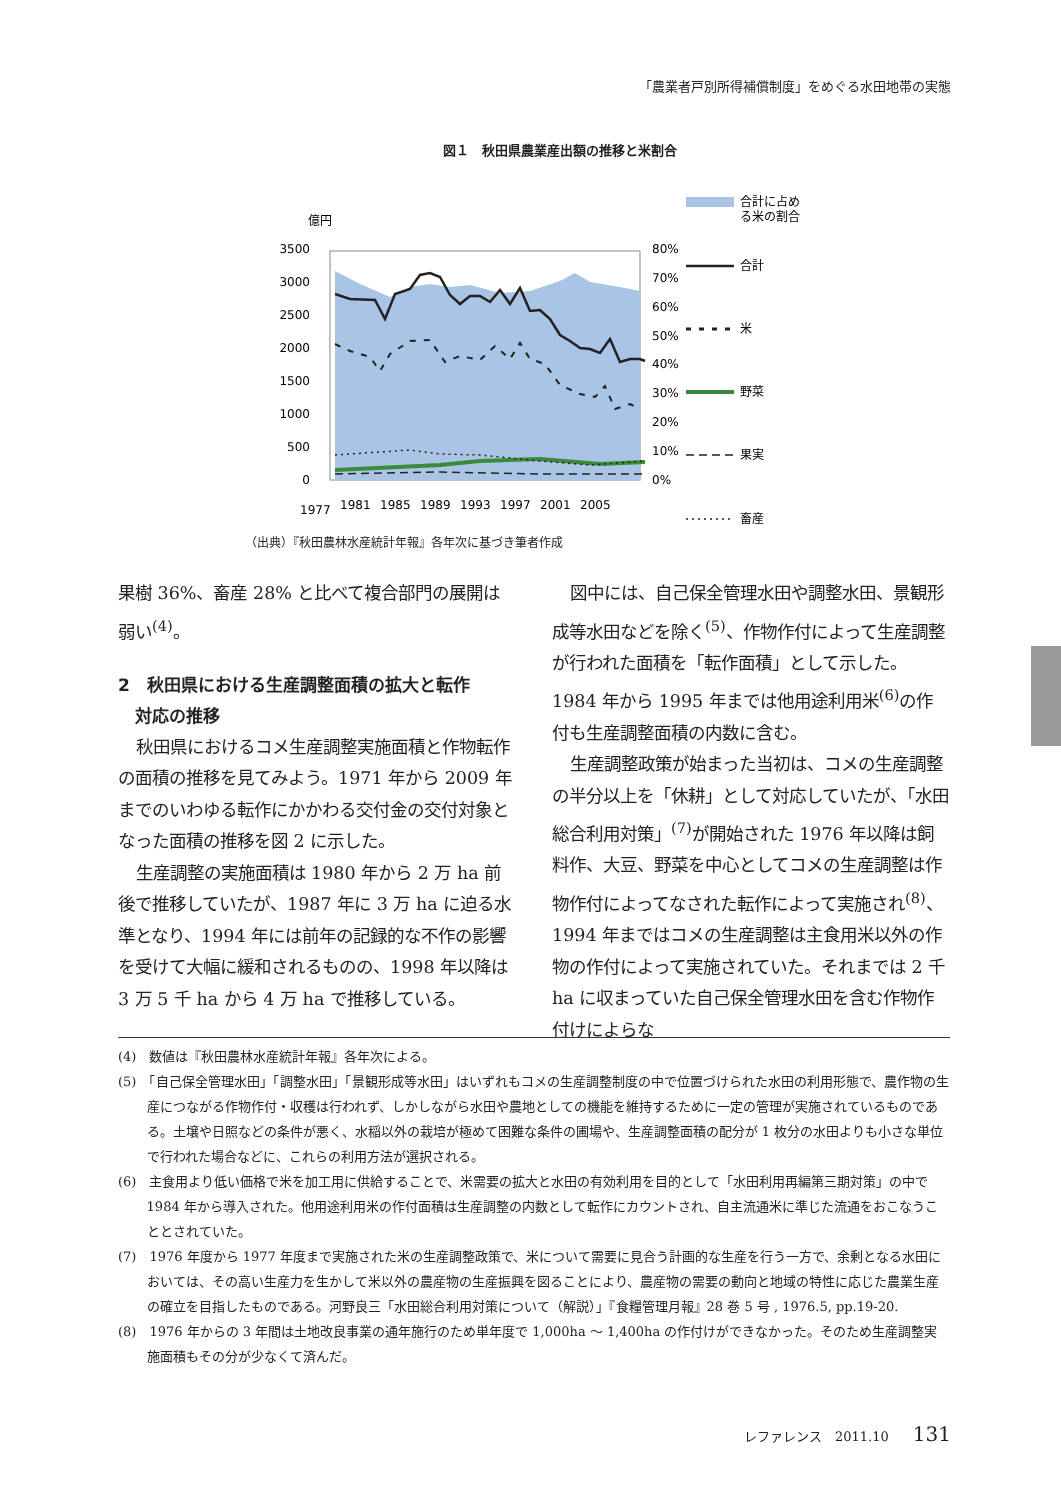「農業者戸別所得補償制度」をめぐる水田地帯の実態
図１　秋田県農業産出額の推移と米割合
億円
合計に占め
る米の割合
3500
3000
2500
2000
1500
1000
500
0
80%
70%
60%
50%
40%
30%
20%
10%
0%
1977
1981
1985
1989
1993
1997
2001
2005
合計
米
野菜
果実
畜産
（出典）『秋田農林水産統計年報』各年次に基づき筆者作成
果樹 36%、畜産 28% と比べて複合部門の展開は弱い<sup>(4)</sup>。
2　秋田県における生産調整面積の拡大と転作
　対応の推移
秋田県におけるコメ生産調整実施面積と作物転作の面積の推移を見てみよう。1971 年から 2009 年までのいわゆる転作にかかわる交付金の交付対象となった面積の推移を図 2 に示した。
生産調整の実施面積は 1980 年から 2 万 ha 前後で推移していたが、1987 年に 3 万 ha に迫る水準となり、1994 年には前年の記録的な不作の影響を受けて大幅に緩和されるものの、1998 年以降は 3 万 5 千 ha から 4 万 ha で推移している。
図中には、自己保全管理水田や調整水田、景観形成等水田などを除く<sup>(5)</sup>、作物作付によって生産調整が行われた面積を「転作面積」として示した。1984 年から 1995 年までは他用途利用米<sup>(6)</sup>の作付も生産調整面積の内数に含む。
生産調整政策が始まった当初は、コメの生産調整の半分以上を「休耕」として対応していたが、「水田総合利用対策」<sup>(7)</sup>が開始された 1976 年以降は飼料作、大豆、野菜を中心としてコメの生産調整は作物作付によってなされた転作によって実施され<sup>(8)</sup>、1994 年まではコメの生産調整は主食用米以外の作物の作付によって実施されていた。それまでは 2 千 ha に収まっていた自己保全管理水田を含む作物作付けによらな
(4)　数値は『秋田農林水産統計年報』各年次による。
(5)　「自己保全管理水田」「調整水田」「景観形成等水田」はいずれもコメの生産調整制度の中で位置づけられた水田の利用形態で、農作物の生産につながる作物作付・収穫は行われず、しかしながら水田や農地としての機能を維持するために一定の管理が実施されているものである。土壌や日照などの条件が悪く、水稲以外の栽培が極めて困難な条件の圃場や、生産調整面積の配分が 1 枚分の水田よりも小さな単位で行われた場合などに、これらの利用方法が選択される。
(6)　主食用より低い価格で米を加工用に供給することで、米需要の拡大と水田の有効利用を目的として「水田利用再編第三期対策」の中で 1984 年から導入された。他用途利用米の作付面積は生産調整の内数として転作にカウントされ、自主流通米に準じた流通をおこなうこととされていた。
(7)　1976 年度から 1977 年度まで実施された米の生産調整政策で、米について需要に見合う計画的な生産を行う一方で、余剰となる水田においては、その高い生産力を生かして米以外の農産物の生産振興を図ることにより、農産物の需要の動向と地域の特性に応じた農業生産の確立を目指したものである。河野良三「水田総合利用対策について（解説）」『食糧管理月報』28 巻 5 号 , 1976.5, pp.19-20.
(8)　1976 年からの 3 年間は土地改良事業の通年施行のため単年度で 1,000ha ～ 1,400ha の作付けができなかった。そのため生産調整実施面積もその分が少なくて済んだ。
レファレンス　2011.10 131